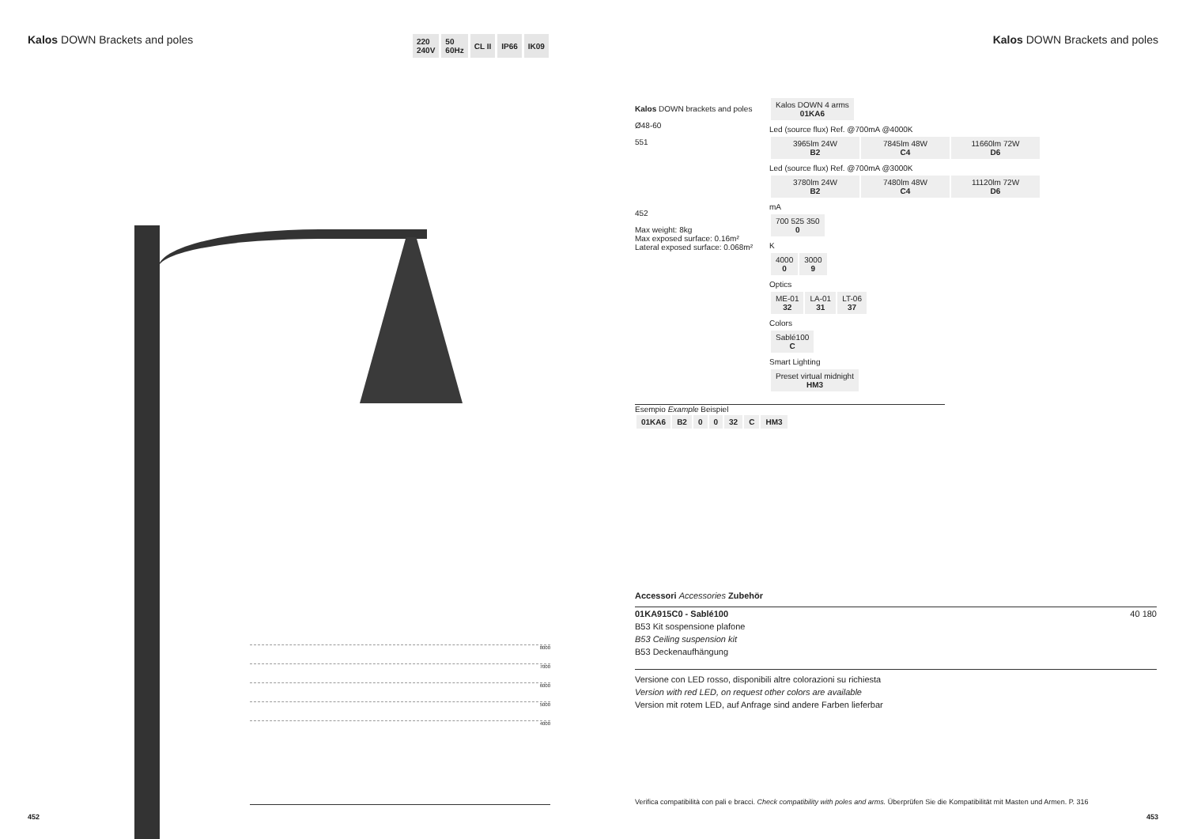Kalos DOWN Brackets and poles
220
240V
50
60Hz
CL II IP66 IK09
Kalos DOWN Brackets and poles
8000
7000
6000
5000
4000
Kalos DOWN brackets and poles
Ø48-60
551
452
Max weight: 8kg
Max exposed surface: 0.16m²
Lateral exposed surface: 0.068m²
| Kalos DOWN 4 arms 01KA6 |
Led (source flux) Ref. @700mA @4000K
| 3965lm 24W B2 | 7845lm 48W C4 | 11660lm 72W D6 |
Led (source flux) Ref. @700mA @3000K
| 3780lm 24W B2 | 7480lm 48W C4 | 11120lm 72W D6 |
mA
| 700 525 350 0 |
K
| 4000 0 | 3000 9 |
Optics
| ME-01 32 | LA-01 31 | LT-06 37 |
Colors
| Sablé100 C |
Smart Lighting
| Preset virtual midnight HM3 |
Esempio Example Beispiel
| 01KA6 | B2 | 0 | 0 | 32 | C | HM3 |
Accessori Accessories Zubehör
01KA915C0 - Sablé100 40 180
B53 Kit sospensione plafone
B53 Ceiling suspension kit
B53 Deckenaufhängung
Versione con LED rosso, disponibili altre colorazioni su richiesta
Version with red LED, on request other colors are available
Version mit rotem LED, auf Anfrage sind andere Farben lieferbar
Verifica compatibilità con pali e bracci. Check compatibility with poles and arms. Überprüfen Sie die Kompatibilität mit Masten und Armen. P. 316
452 453